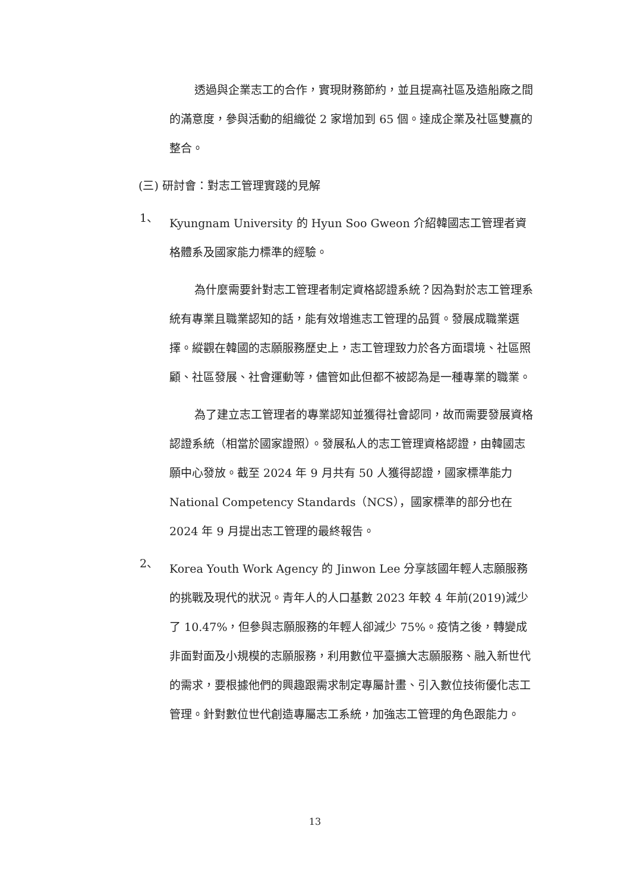透過與企業志工的合作，實現財務節約，並且提高社區及造船廠之間的滿意度，參與活動的組織從 2 家增加到 65 個。達成企業及社區雙贏的整合。
(三) 研討會：對志工管理實踐的見解
1、
Kyungnam University 的 Hyun Soo Gweon 介紹韓國志工管理者資格體系及國家能力標準的經驗。
為什麼需要針對志工管理者制定資格認證系統？因為對於志工管理系統有專業且職業認知的話，能有效增進志工管理的品質。發展成職業選擇。縱觀在韓國的志願服務歷史上，志工管理致力於各方面環境、社區照顧、社區發展、社會運動等，儘管如此但都不被認為是一種專業的職業。
為了建立志工管理者的專業認知並獲得社會認同，故而需要發展資格認證系統（相當於國家證照）。發展私人的志工管理資格認證，由韓國志願中心發放。截至 2024 年 9 月共有 50 人獲得認證，國家標準能力 National Competency Standards（NCS），國家標準的部分也在 2024 年 9 月提出志工管理的最終報告。
2、
Korea Youth Work Agency 的 Jinwon Lee 分享該國年輕人志願服務的挑戰及現代的狀況。青年人的人口基數 2023 年較 4 年前(2019)減少了 10.47%，但參與志願服務的年輕人卻減少 75%。疫情之後，轉變成非面對面及小規模的志願服務，利用數位平臺擴大志願服務、融入新世代的需求，要根據他們的興趣跟需求制定專屬計畫、引入數位技術優化志工管理。針對數位世代創造專屬志工系統，加強志工管理的角色跟能力。
13